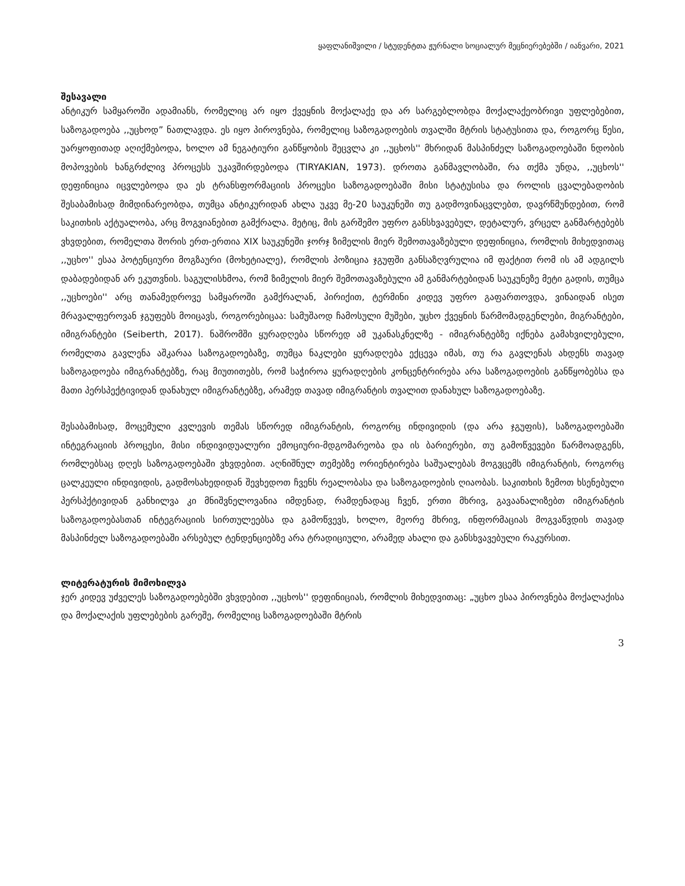ყაფლანიშვილი / სტუდენტთა ჟურნალი სოციალურ მეცნიერებებში / იანვარი, 2021
შესავალი
ანტიკურ სამყაროში ადამიანს, რომელიც არ იყო ქვეყნის მოქალაქე და არ სარგებლობდა მოქალაქეობრივი უფლებებით, საზოგადოება ,,უცხოდ” ნათლავდა. ეს იყო პიროვნება, რომელიც საზოგადოების თვალში მტრის სტატუსითა და, როგორც წესი, უარყოფითად აღიქმებოდა, ხოლო ამ ნეგატიური განწყობის შეცვლა კი ,,უცხოს'' მხრიდან მასპინძელ საზოგადოებაში ნდობის მოპოვების ხანგრძლივ პროცესს უკავშირდებოდა (TIRYAKIAN, 1973). დროთა განმავლობაში, რა თქმა უნდა, ,,უცხოს'' დეფინიცია იცვლებოდა და ეს ტრანსფორმაციის პროცესი საზოგადოებაში მისი სტატუსისა და როლის ცვალებადობის შესაბამისად მიმდინარეობდა, თუმცა ანტიკურიდან ახლა უკვე მე-20 საუკუნეში თუ გადმოვინაცვლებთ, დავრწმუნდებით, რომ საკითხის აქტუალობა, არც მოგვიანებით გამქრალა. მეტიც, მის გარშემო უფრო განსხვავებულ, დეტალურ, ვრცელ განმარტებებს ვხვდებით, რომელთა შორის ერთ-ერთია XIX საუკუნეში ჯორჯ ზიმელის მიერ შემოთავაზებული დეფინიცია, რომლის მიხედვითაც ,,უცხო'' ესაა პოტენციური მოგზაური (მოხეტიალე), რომლის პოზიცია ჯგუფში განსაზღვრულია იმ ფაქტით რომ ის ამ ადგილს დაბადებიდან არ ეკუთვნის. საგულისხმოა, რომ ზიმელის მიერ შემოთავაზებული ამ განმარტებიდან საუკუნეზე მეტი გადის, თუმცა ,,უცხოები'' არც თანამედროვე სამყაროში გამქრალან, პირიქით, ტერმინი კიდევ უფრო გაფართოვდა, ვინაიდან ისეთ მრავალფეროვან ჯგუფებს მოიცავს, როგორებიცაა: სამუშაოდ ჩამოსული მუშები, უცხო ქვეყნის წარმომადგენლები, მიგრანტები, იმიგრანტები (Seiberth, 2017). ნაშრომში ყურადღება სწორედ ამ უკანასკნელზე - იმიგრანტებზე იქნება გამახვილებული, რომელთა გავლენა აშკარაა საზოგადოებაზე, თუმცა ნაკლები ყურადღება ექცევა იმას, თუ რა გავლენას ახდენს თავად საზოგადოება იმიგრანტებზე, რაც მიუთითებს, რომ საჭიროა ყურადღების კონცენტრირება არა საზოგადოების განწყობებსა და მათი პერსპექტივიდან დანახულ იმიგრანტებზე, არამედ თავად იმიგრანტის თვალით დანახულ საზოგადოებაზე.
შესაბამისად, მოცემული კვლევის თემას სწორედ იმიგრანტის, როგორც ინდივიდის (და არა ჯგუფის), საზოგადოებაში ინტეგრაციის პროცესი, მისი ინდივიდუალური ემოციური-მდგომარეობა და ის ბარიერები, თუ გამოწვევები წარმოადგენს, რომლებსაც დღეს საზოგადოებაში ვხვდებით. აღნიშნულ თემებზე ორიენტირება საშუალებას მოგვცემს იმიგრანტის, როგორც ცალკეული ინდივიდის, გადმოსახედიდან შევხედოთ ჩვენს რეალობასა და საზოგადოების ღიაობას. საკითხის ზემოთ ხსენებული პერსპქტივიდან განხილვა კი მნიშვნელოვანია იმდენად, რამდენადაც ჩვენ, ერთი მხრივ, გავაანალიზებთ იმიგრანტის საზოგადოებასთან ინტეგრაციის სირთულეებსა და გამოწვევს, ხოლო, მეორე მხრივ, ინფორმაციას მოგვაწვდის თავად მასპინძელ საზოგადოებაში არსებულ ტენდენციებზე არა ტრადიციული, არამედ ახალი და განსხვავებული რაკურსით.
ლიტერატურის მიმოხილვა
ჯერ კიდევ უძველეს საზოგადოებებში ვხვდებით ,,უცხოს'' დეფინიციას, რომლის მიხედვითაც: „უცხო ესაა პიროვნება მოქალაქისა და მოქალაქის უფლებების გარეშე, რომელიც საზოგადოებაში მტრის
3